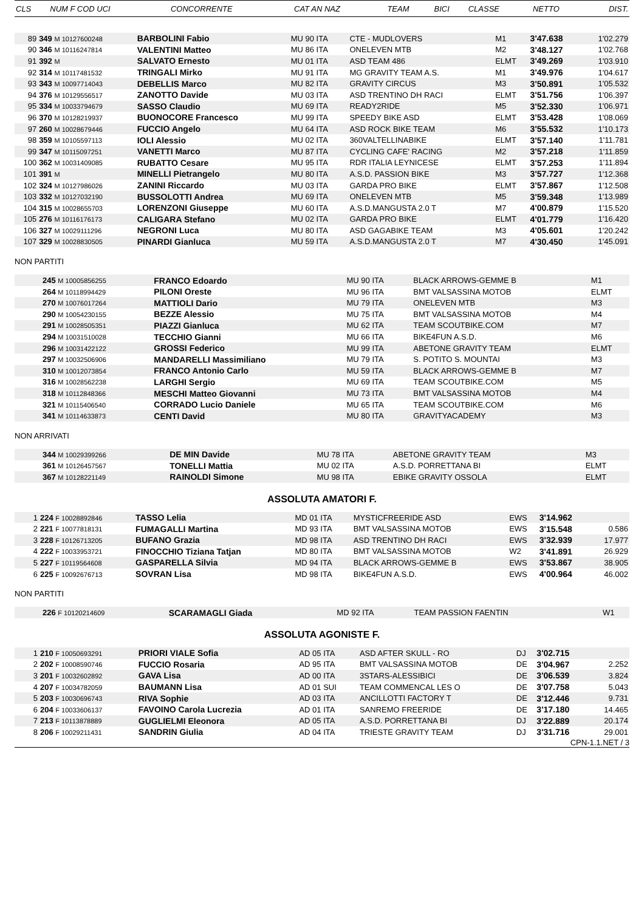| CLS | NUM F COD UCI | CONCORRENTE | CAT AN NAZ | TEAM | BICI | CLASSE | NETTO | DIST. |
| --- | --- | --- | --- | --- | --- | --- | --- | --- |
| 89 | 349 M 10127600248 | BARBOLINI Fabio | MU 90 ITA | CTE - MUDLOVERS | | M1 | 3'47.638 | 1'02.279 |
| 90 | 346 M 10116247814 | VALENTINI Matteo | MU 86 ITA | ONELEVEN MTB | | M2 | 3'48.127 | 1'02.768 |
| 91 | 392 M | SALVATO Ernesto | MU 01 ITA | ASD TEAM 486 | | ELMT | 3'49.269 | 1'03.910 |
| 92 | 314 M 10117481532 | TRINGALI Mirko | MU 91 ITA | MG GRAVITY TEAM A.S. | | M1 | 3'49.976 | 1'04.617 |
| 93 | 343 M 10097714043 | DEBELLIS Marco | MU 82 ITA | GRAVITY CIRCUS | | M3 | 3'50.891 | 1'05.532 |
| 94 | 376 M 10129556517 | ZANOTTO Davide | MU 03 ITA | ASD TRENTINO DH RACI | | ELMT | 3'51.756 | 1'06.397 |
| 95 | 334 M 10033794679 | SASSO Claudio | MU 69 ITA | READY2RIDE | | M5 | 3'52.330 | 1'06.971 |
| 96 | 370 M 10128219937 | BUONOCORE Francesco | MU 99 ITA | SPEEDY BIKE ASD | | ELMT | 3'53.428 | 1'08.069 |
| 97 | 260 M 10028679446 | FUCCIO Angelo | MU 64 ITA | ASD ROCK BIKE TEAM | | M6 | 3'55.532 | 1'10.173 |
| 98 | 359 M 10105597113 | IOLI Alessio | MU 02 ITA | 360VALTELLINABIKE | | ELMT | 3'57.140 | 1'11.781 |
| 99 | 347 M 10115097251 | VANETTI Marco | MU 87 ITA | CYCLING CAFE' RACING | | M2 | 3'57.218 | 1'11.859 |
| 100 | 362 M 10031409085 | RUBATTO Cesare | MU 95 ITA | RDR ITALIA LEYNICESE | | ELMT | 3'57.253 | 1'11.894 |
| 101 | 391 M | MINELLI Pietrangelo | MU 80 ITA | A.S.D. PASSION BIKE | | M3 | 3'57.727 | 1'12.368 |
| 102 | 324 M 10127986026 | ZANINI Riccardo | MU 03 ITA | GARDA PRO BIKE | | ELMT | 3'57.867 | 1'12.508 |
| 103 | 332 M 10127032190 | BUSSOLOTTI Andrea | MU 69 ITA | ONELEVEN MTB | | M5 | 3'59.348 | 1'13.989 |
| 104 | 315 M 10028655703 | LORENZONI Giuseppe | MU 60 ITA | A.S.D.MANGUSTA 2.0 T | | M7 | 4'00.879 | 1'15.520 |
| 105 | 276 M 10116176173 | CALIGARA Stefano | MU 02 ITA | GARDA PRO BIKE | | ELMT | 4'01.779 | 1'16.420 |
| 106 | 327 M 10029111296 | NEGRONI Luca | MU 80 ITA | ASD GAGABIKE TEAM | | M3 | 4'05.601 | 1'20.242 |
| 107 | 329 M 10028830505 | PINARDI Gianluca | MU 59 ITA | A.S.D.MANGUSTA 2.0 T | | M7 | 4'30.450 | 1'45.091 |
NON PARTITI
| | 245 M 10005856255 | FRANCO Edoardo | MU 90 ITA | BLACK ARROWS-GEMME B | M1 |
| | 264 M 10118994429 | PILONI Oreste | MU 96 ITA | BMT VALSASSINA MOTOB | ELMT |
| | 270 M 10076017264 | MATTIOLI Dario | MU 79 ITA | ONELEVEN MTB | M3 |
| | 290 M 10054230155 | BEZZE Alessio | MU 75 ITA | BMT VALSASSINA MOTOB | M4 |
| | 291 M 10028505351 | PIAZZI Gianluca | MU 62 ITA | TEAM SCOUTBIKE.COM | M7 |
| | 294 M 10031510028 | TECCHIO Gianni | MU 66 ITA | BIKE4FUN A.S.D. | M6 |
| | 296 M 10031422122 | GROSSI Federico | MU 99 ITA | ABETONE GRAVITY TEAM | ELMT |
| | 297 M 10032506906 | MANDARELLI Massimiliano | MU 79 ITA | S. POTITO S. MOUNTAI | M3 |
| | 310 M 10012073854 | FRANCO Antonio Carlo | MU 59 ITA | BLACK ARROWS-GEMME B | M7 |
| | 316 M 10028562238 | LARGHI Sergio | MU 69 ITA | TEAM SCOUTBIKE.COM | M5 |
| | 318 M 10112848366 | MESCHI Matteo Giovanni | MU 73 ITA | BMT VALSASSINA MOTOB | M4 |
| | 321 M 10115406540 | CORRADO Lucio Daniele | MU 65 ITA | TEAM SCOUTBIKE.COM | M6 |
| | 341 M 10114633873 | CENTI David | MU 80 ITA | GRAVITYACADEMY | M3 |
NON ARRIVATI
| | 344 M 10029399266 | DE MIN Davide | MU 78 ITA | ABETONE GRAVITY TEAM | M3 |
| | 361 M 10126457567 | TONELLI Mattia | MU 02 ITA | A.S.D. PORRETTANA BI | ELMT |
| | 367 M 10128221149 | RAINOLDI Simone | MU 98 ITA | EBIKE GRAVITY OSSOLA | ELMT |
ASSOLUTA AMATORI F.
| 1 | 224 F 10028892846 | TASSO Lelia | MD 01 ITA | MYSTICFREERIDE ASD | EWS | 3'14.962 | |
| 2 | 221 F 10077818131 | FUMAGALLI Martina | MD 93 ITA | BMT VALSASSINA MOTOB | EWS | 3'15.548 | 0.586 |
| 3 | 228 F 10126713205 | BUFANO Grazia | MD 98 ITA | ASD TRENTINO DH RACI | EWS | 3'32.939 | 17.977 |
| 4 | 222 F 10033953721 | FINOCCHIO Tiziana Tatjan | MD 80 ITA | BMT VALSASSINA MOTOB | W2 | 3'41.891 | 26.929 |
| 5 | 227 F 10119564608 | GASPARELLA Silvia | MD 94 ITA | BLACK ARROWS-GEMME B | EWS | 3'53.867 | 38.905 |
| 6 | 225 F 10092676713 | SOVRAN Lisa | MD 98 ITA | BIKE4FUN A.S.D. | EWS | 4'00.964 | 46.002 |
NON PARTITI
| | 226 F 10120214609 | SCARAMAGLI Giada | MD 92 ITA | TEAM PASSION FAENTIN | W1 |
ASSOLUTA AGONISTE F.
| 1 | 210 F 10050693291 | PRIORI VIALE Sofia | AD 05 ITA | ASD AFTER SKULL - RO | DJ | 3'02.715 | |
| 2 | 202 F 10008590746 | FUCCIO Rosaria | AD 95 ITA | BMT VALSASSINA MOTOB | DE | 3'04.967 | 2.252 |
| 3 | 201 F 10032602892 | GAVA Lisa | AD 00 ITA | 3STARS-ALESSIBICI | DE | 3'06.539 | 3.824 |
| 4 | 207 F 10034782059 | BAUMANN Lisa | AD 01 SUI | TEAM COMMENCAL LES O | DE | 3'07.758 | 5.043 |
| 5 | 203 F 10030696743 | RIVA Sophie | AD 03 ITA | ANCILLOTTI FACTORY T | DE | 3'12.446 | 9.731 |
| 6 | 204 F 10033606137 | FAVOINO Carola Lucrezia | AD 01 ITA | SANREMO FREERIDE | DE | 3'17.180 | 14.465 |
| 7 | 213 F 10113878889 | GUGLIELMI Eleonora | AD 05 ITA | A.S.D. PORRETTANA BI | DJ | 3'22.889 | 20.174 |
| 8 | 206 F 10029211431 | SANDRIN Giulia | AD 04 ITA | TRIESTE GRAVITY TEAM | DJ | 3'31.716 | 29.001 |
CPN-1.1.NET / 3